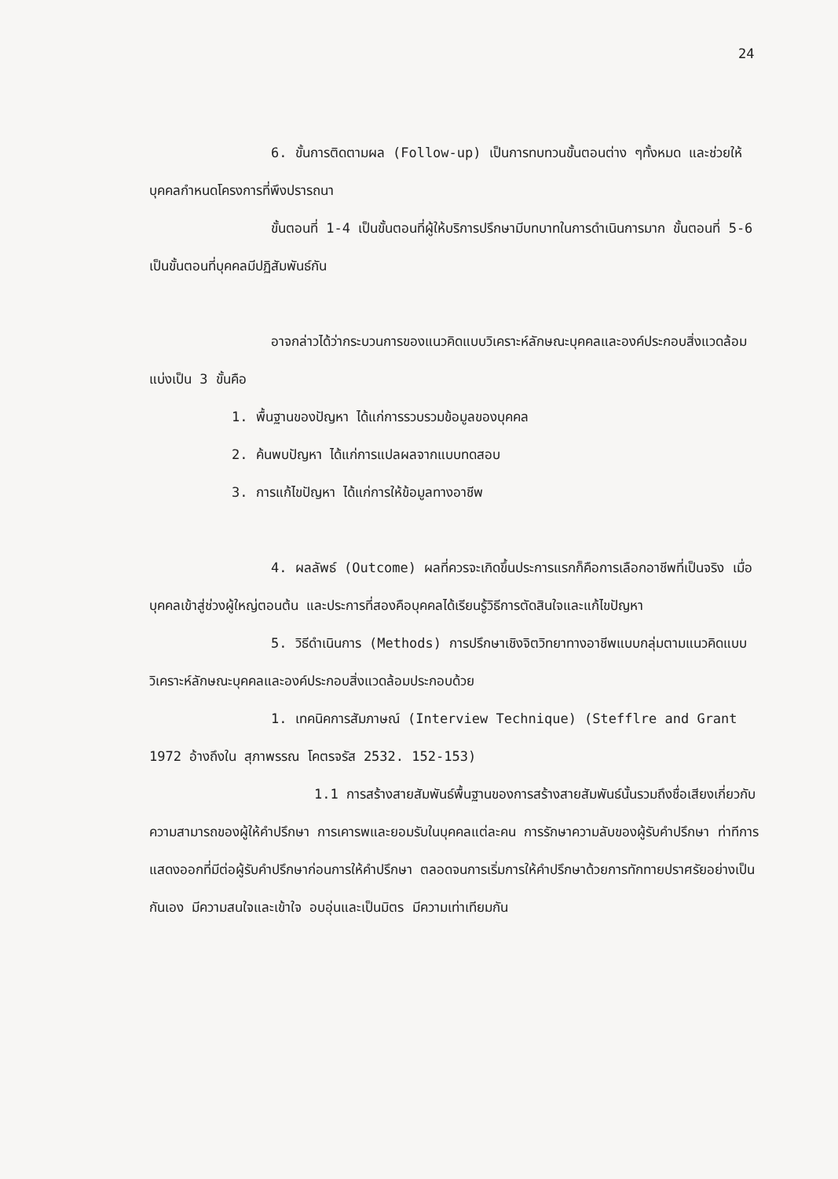24
6. ขั้นการติดตามผล (Follow-up) เป็นการทบทวนขั้นตอนต่าง ๆทั้งหมด และช่วยให้บุคคลกำหนดโครงการที่พึงปรารถนา
ขั้นตอนที่ 1-4 เป็นขั้นตอนที่ผู้ให้บริการปรึกษามีบทบาทในการดำเนินการมาก ขั้นตอนที่ 5-6 เป็นขั้นตอนที่บุคคลมีปฏิสัมพันธ์กัน
อาจกล่าวได้ว่ากระบวนการของแนวคิดแบบวิเคราะห์ลักษณะบุคคลและองค์ประกอบสิ่งแวดล้อมแบ่งเป็น 3 ขั้นคือ
1. พื้นฐานของปัญหา ได้แก่การรวบรวมข้อมูลของบุคคล
2. ค้นพบปัญหา ได้แก่การแปลผลจากแบบทดสอบ
3. การแก้ไขปัญหา ได้แก่การให้ข้อมูลทางอาชีพ
4. ผลลัพธ์ (Outcome) ผลที่ควรจะเกิดขึ้นประการแรกก็คือการเลือกอาชีพที่เป็นจริง เมื่อบุคคลเข้าสู่ช่วงผู้ใหญ่ตอนต้น และประการที่สองคือบุคคลได้เรียนรู้วิธีการตัดสินใจและแก้ไขปัญหา
5. วิธีดำเนินการ (Methods) การปรึกษาเชิงจิตวิทยาทางอาชีพแบบกลุ่มตามแนวคิดแบบวิเคราะห์ลักษณะบุคคลและองค์ประกอบสิ่งแวดล้อมประกอบด้วย
1. เทคนิคการสัมภาษณ์ (Interview Technique) (Stefflre and Grant 1972 อ้างถึงใน สุภาพรรณ โคตรจรัส 2532. 152-153)
1.1 การสร้างสายสัมพันธ์พื้นฐานของการสร้างสายสัมพันธ์นั้นรวมถึงชื่อเสียงเกี่ยวกับความสามารถของผู้ให้คำปรึกษา การเคารพและยอมรับในบุคคลแต่ละคน การรักษาความลับของผู้รับคำปรึกษา ท่าทีการแสดงออกที่มีต่อผู้รับคำปรึกษาก่อนการให้คำปรึกษา ตลอดจนการเริ่มการให้คำปรึกษาด้วยการทักทายปราศรัยอย่างเป็นกันเอง มีความสนใจและเข้าใจ อบอุ่นและเป็นมิตร มีความเท่าเทียมกัน